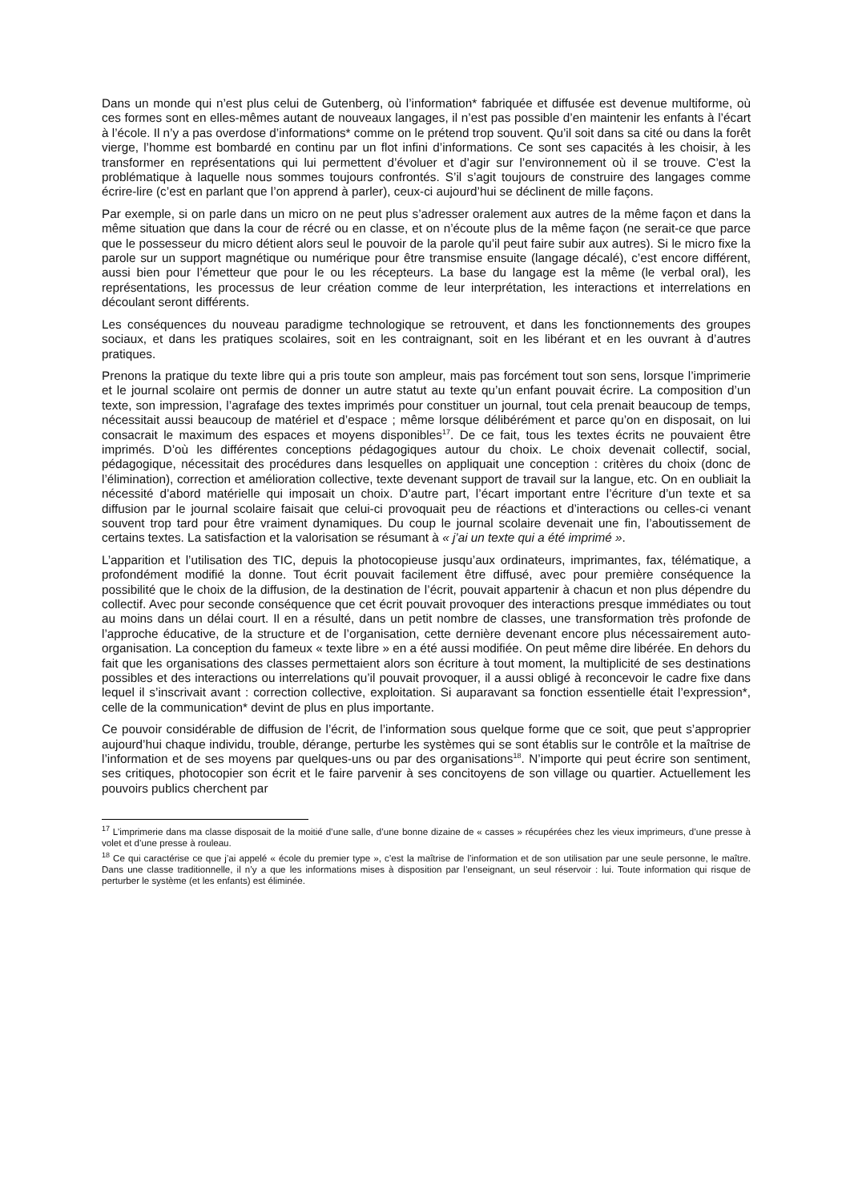Dans un monde qui n’est plus celui de Gutenberg, où l’information* fabriquée et diffusée est devenue multiforme, où ces formes sont en elles-mêmes autant de nouveaux langages, il n’est pas possible d’en maintenir les enfants à l’écart à l’école. Il n’y a pas overdose d’informations* comme on le prétend trop souvent. Qu’il soit dans sa cité ou dans la forêt vierge, l’homme est bombardé en continu par un flot infini d’informations. Ce sont ses capacités à les choisir, à les transformer en représentations qui lui permettent d’évoluer et d’agir sur l’environnement où il se trouve. C’est la problématique à laquelle nous sommes toujours confrontés. S’il s’agit toujours de construire des langages comme écrire-lire (c’est en parlant que l’on apprend à parler), ceux-ci aujourd’hui se déclinent de mille façons.
Par exemple, si on parle dans un micro on ne peut plus s’adresser oralement aux autres de la même façon et dans la même situation que dans la cour de récré ou en classe, et on n’écoute plus de la même façon (ne serait-ce que parce que le possesseur du micro détient alors seul le pouvoir de la parole qu’il peut faire subir aux autres). Si le micro fixe la parole sur un support magnétique ou numérique pour être transmise ensuite (langage décalé), c’est encore différent, aussi bien pour l’émetteur que pour le ou les récepteurs. La base du langage est la même (le verbal oral), les représentations, les processus de leur création comme de leur interprétation, les interactions et interrelations en découlant seront différents.
Les conséquences du nouveau paradigme technologique se retrouvent, et dans les fonctionnements des groupes sociaux, et dans les pratiques scolaires, soit en les contraignant, soit en les libérant et en les ouvrant à d’autres pratiques.
Prenons la pratique du texte libre qui a pris toute son ampleur, mais pas forcément tout son sens, lorsque l’imprimerie et le journal scolaire ont permis de donner un autre statut au texte qu’un enfant pouvait écrire. La composition d’un texte, son impression, l’agrafage des textes imprimés pour constituer un journal, tout cela prenait beaucoup de temps, nécessitait aussi beaucoup de matériel et d’espace ; même lorsque délibérément et parce qu’on en disposait, on lui consacrait le maximum des espaces et moyens disponibles<sup>17</sup>. De ce fait, tous les textes écrits ne pouvaient être imprimés. D’où les différentes conceptions pédagogiques autour du choix. Le choix devenait collectif, social, pédagogique, nécessitait des procédures dans lesquelles on appliquait une conception : critères du choix (donc de l’élimination), correction et amélioration collective, texte devenant support de travail sur la langue, etc. On en oubliait la nécessité d’abord matérielle qui imposait un choix. D’autre part, l’écart important entre l’écriture d’un texte et sa diffusion par le journal scolaire faisait que celui-ci provoquait peu de réactions et d’interactions ou celles-ci venant souvent trop tard pour être vraiment dynamiques. Du coup le journal scolaire devenait une fin, l’aboutissement de certains textes. La satisfaction et la valorisation se résumant à « j’ai un texte qui a été imprimé ».
L’apparition et l’utilisation des TIC, depuis la photocopieuse jusqu’aux ordinateurs, imprimantes, fax, télématique, a profondément modifié la donne. Tout écrit pouvait facilement être diffusé, avec pour première conséquence la possibilité que le choix de la diffusion, de la destination de l’écrit, pouvait appartenir à chacun et non plus dépendre du collectif. Avec pour seconde conséquence que cet écrit pouvait provoquer des interactions presque immédiates ou tout au moins dans un délai court. Il en a résulté, dans un petit nombre de classes, une transformation très profonde de l’approche éducative, de la structure et de l’organisation, cette dernière devenant encore plus nécessairement auto-organisation. La conception du fameux « texte libre » en a été aussi modifiée. On peut même dire libérée. En dehors du fait que les organisations des classes permettaient alors son écriture à tout moment, la multiplicité de ses destinations possibles et des interactions ou interrelations qu’il pouvait provoquer, il a aussi obligé à reconcevoir le cadre fixe dans lequel il s’inscrivait avant : correction collective, exploitation. Si auparavant sa fonction essentielle était l’expression*, celle de la communication* devint de plus en plus importante.
Ce pouvoir considérable de diffusion de l’écrit, de l’information sous quelque forme que ce soit, que peut s’approprier aujourd’hui chaque individu, trouble, dérange, perturbe les systèmes qui se sont établis sur le contrôle et la maîtrise de l’information et de ses moyens par quelques-uns ou par des organisations<sup>18</sup>. N’importe qui peut écrire son sentiment, ses critiques, photocopier son écrit et le faire parvenir à ses concitoyens de son village ou quartier. Actuellement les pouvoirs publics cherchent par
<sup>17</sup> L’imprimerie dans ma classe disposait de la moitié d’une salle, d’une bonne dizaine de « casses » récupérées chez les vieux imprimeurs, d’une presse à volet et d’une presse à rouleau.
<sup>18</sup> Ce qui caractérise ce que j’ai appelé « école du premier type », c’est la maîtrise de l’information et de son utilisation par une seule personne, le maître. Dans une classe traditionnelle, il n’y a que les informations mises à disposition par l’enseignant, un seul réservoir : lui. Toute information qui risque de perturber le système (et les enfants) est éliminée.